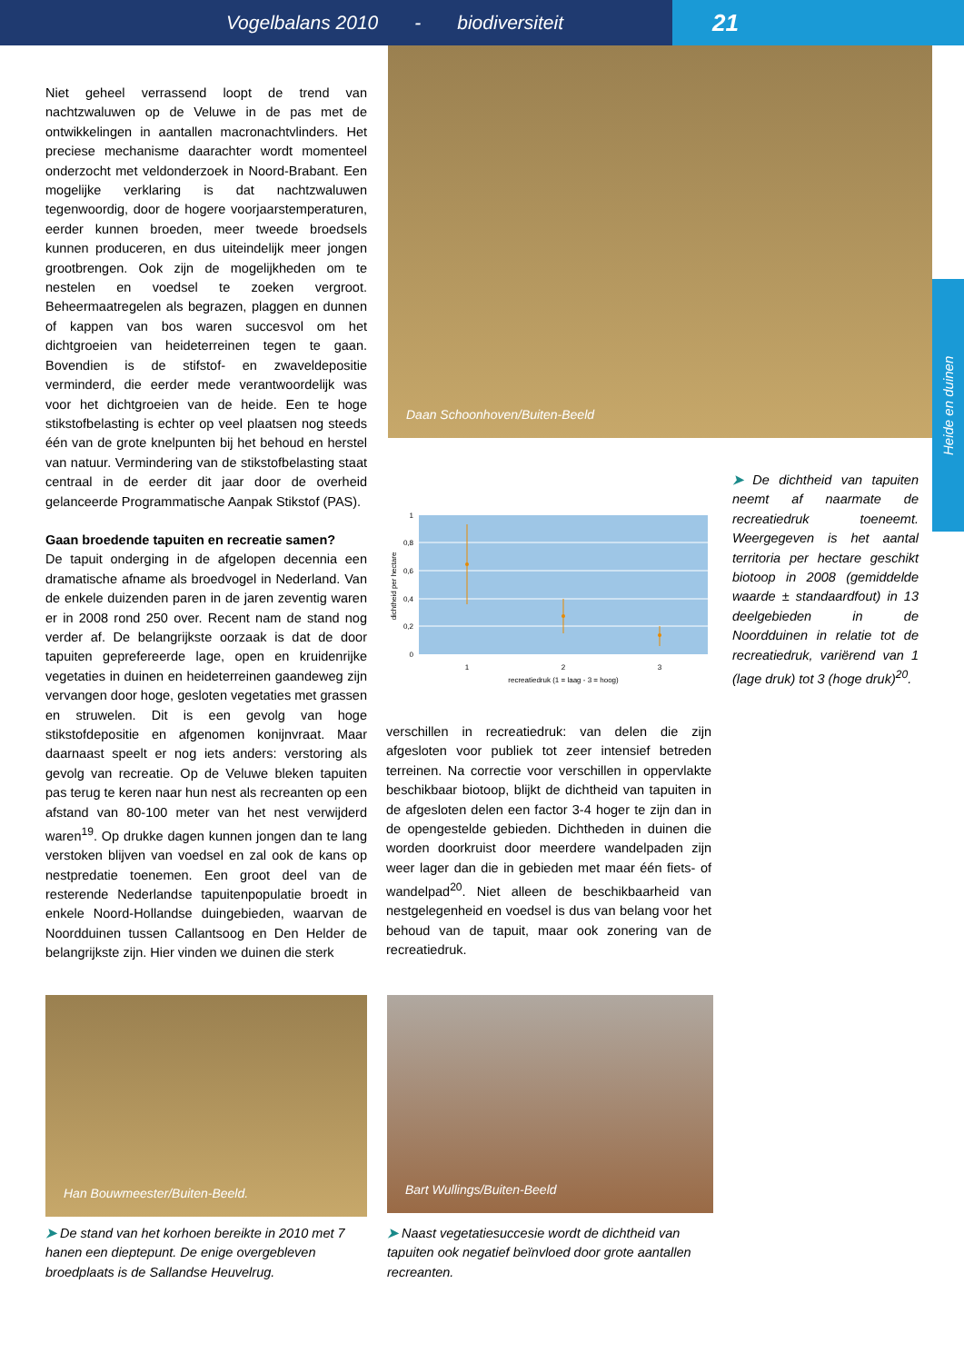Vogelbalans 2010 - biodiversiteit
21
Daan Schoonhoven/Buiten-Beeld
Heide en duinen
Niet geheel verrassend loopt de trend van nachtzwaluwen op de Veluwe in de pas met de ontwikkelingen in aantallen macronachtvlinders. Het preciese mechanisme daarachter wordt momenteel onderzocht met veldonderzoek in Noord-Brabant. Een mogelijke verklaring is dat nachtzwaluwen tegenwoordig, door de hogere voorjaarstemperaturen, eerder kunnen broeden, meer tweede broedsels kunnen produceren, en dus uiteindelijk meer jongen grootbrengen. Ook zijn de mogelijkheden om te nestelen en voedsel te zoeken vergroot. Beheermaatregelen als begrazen, plaggen en dunnen of kappen van bos waren succesvol om het dichtgroeien van heideterreinen tegen te gaan. Bovendien is de stifstof- en zwaveldepositie verminderd, die eerder mede verantwoordelijk was voor het dichtgroeien van de heide. Een te hoge stikstofbelasting is echter op veel plaatsen nog steeds één van de grote knelpunten bij het behoud en herstel van natuur. Vermindering van de stikstofbelasting staat centraal in de eerder dit jaar door de overheid gelanceerde Programmatische Aanpak Stikstof (PAS).
Gaan broedende tapuiten en recreatie samen?
De tapuit onderging in de afgelopen decennia een dramatische afname als broedvogel in Nederland. Van de enkele duizenden paren in de jaren zeventig waren er in 2008 rond 250 over. Recent nam de stand nog verder af. De belangrijkste oorzaak is dat de door tapuiten geprefereerde lage, open en kruidenrijke vegetaties in duinen en heideterreinen gaandeweg zijn vervangen door hoge, gesloten vegetaties met grassen en struwelen. Dit is een gevolg van hoge stikstofdepositie en afgenomen konijnvraat. Maar daarnaast speelt er nog iets anders: verstoring als gevolg van recreatie. Op de Veluwe bleken tapuiten pas terug te keren naar hun nest als recreanten op een afstand van 80-100 meter van het nest verwijderd waren<sup>19</sup>. Op drukke dagen kunnen jongen dan te lang verstoken blijven van voedsel en zal ook de kans op nestpredatie toenemen. Een groot deel van de resterende Nederlandse tapuitenpopulatie broedt in enkele Noord-Hollandse duingebieden, waarvan de Noordduinen tussen Callantsoog en Den Helder de belangrijkste zijn. Hier vinden we duinen die sterk
1
0,8
0,6
0,4
0,2
0
1
2
3
recreatiedruk (1 = laag - 3 = hoog)
dichtheid per hectare
➤ De dichtheid van tapuiten neemt af naarmate de recreatiedruk toeneemt. Weergegeven is het aantal territoria per hectare geschikt biotoop in 2008 (gemiddelde waarde ± standaardfout) in 13 deelgebieden in de Noordduinen in relatie tot de recreatiedruk, variërend van 1 (lage druk) tot 3 (hoge druk)<sup>20</sup>.
verschillen in recreatiedruk: van delen die zijn afgesloten voor publiek tot zeer intensief betreden terreinen. Na correctie voor verschillen in oppervlakte beschikbaar biotoop, blijkt de dichtheid van tapuiten in de afgesloten delen een factor 3-4 hoger te zijn dan in de opengestelde gebieden. Dichtheden in duinen die worden doorkruist door meerdere wandelpaden zijn weer lager dan die in gebieden met maar één fiets- of wandelpad<sup>20</sup>. Niet alleen de beschikbaarheid van nestgelegenheid en voedsel is dus van belang voor het behoud van de tapuit, maar ook zonering van de recreatiedruk.
Han Bouwmeester/Buiten-Beeld. Bart Wullings/Buiten-Beeld
➤ De stand van het korhoen bereikte in 2010 met 7 hanen een dieptepunt. De enige overgebleven broedplaats is de Sallandse Heuvelrug.
➤ Naast vegetatiesuccesie wordt de dichtheid van tapuiten ook negatief beïnvloed door grote aantallen recreanten.